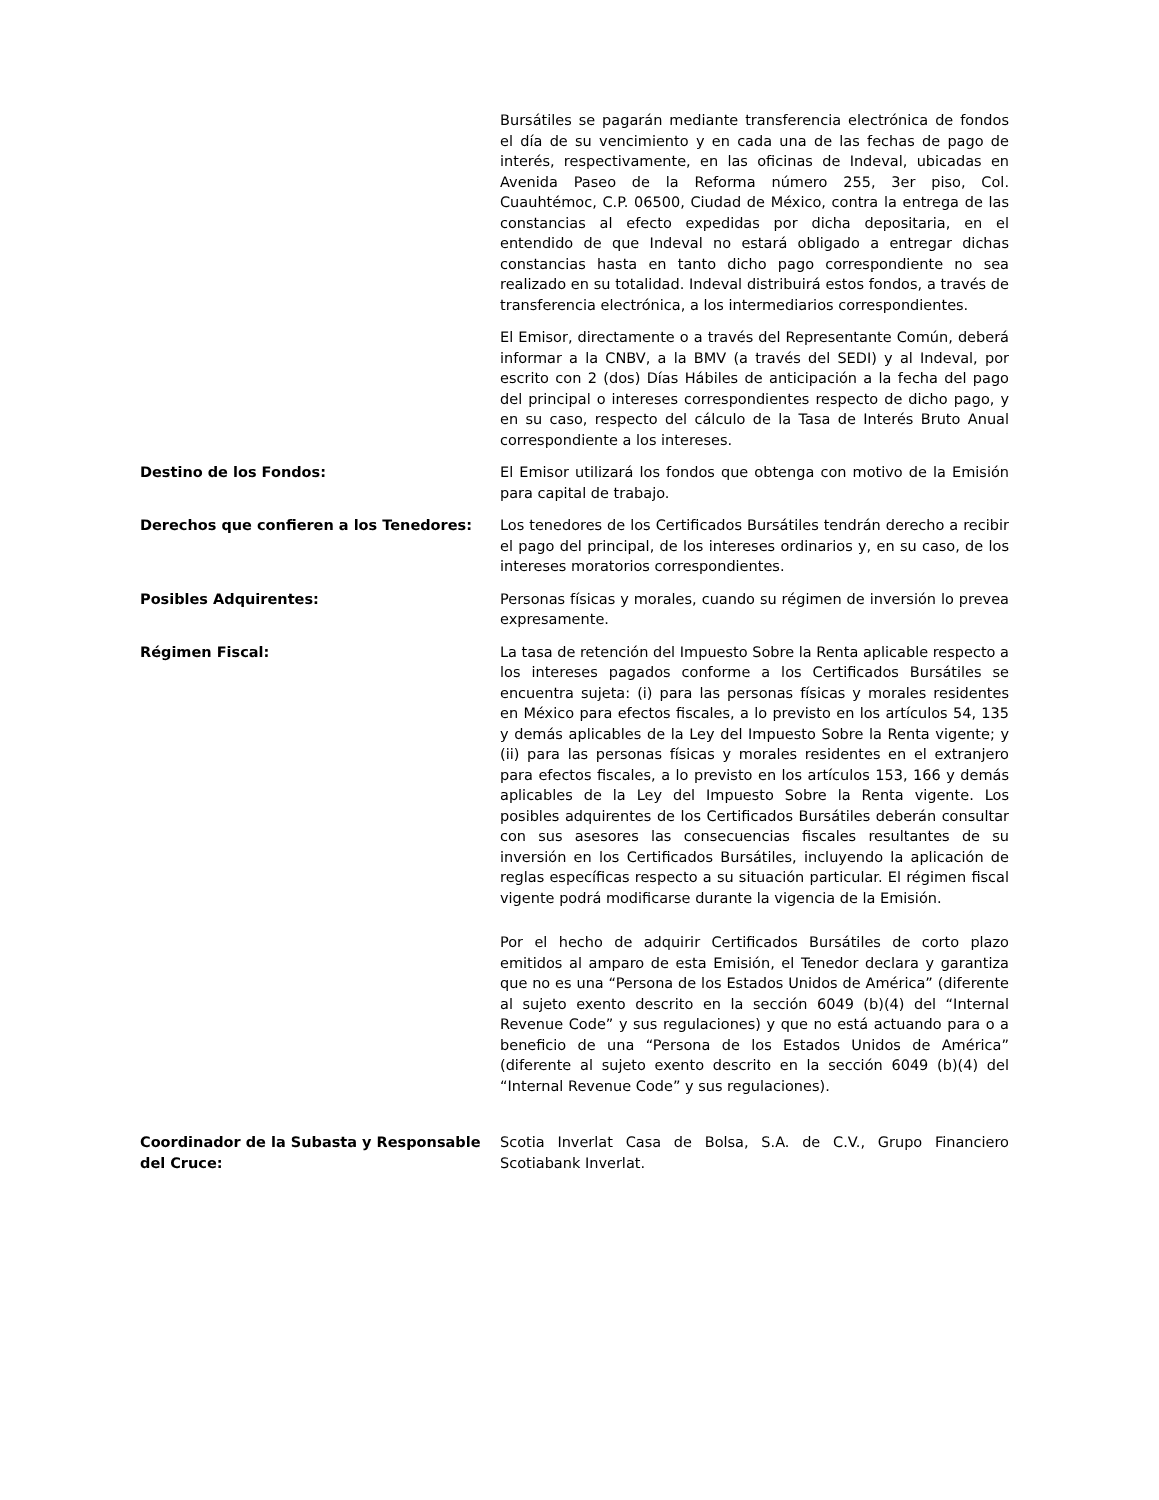Bursátiles se pagarán mediante transferencia electrónica de fondos el día de su vencimiento y en cada una de las fechas de pago de interés, respectivamente, en las oficinas de Indeval, ubicadas en Avenida Paseo de la Reforma número 255, 3er piso, Col. Cuauhtémoc, C.P. 06500, Ciudad de México, contra la entrega de las constancias al efecto expedidas por dicha depositaria, en el entendido de que Indeval no estará obligado a entregar dichas constancias hasta en tanto dicho pago correspondiente no sea realizado en su totalidad. Indeval distribuirá estos fondos, a través de transferencia electrónica, a los intermediarios correspondientes.
El Emisor, directamente o a través del Representante Común, deberá informar a la CNBV, a la BMV (a través del SEDI) y al Indeval, por escrito con 2 (dos) Días Hábiles de anticipación a la fecha del pago del principal o intereses correspondientes respecto de dicho pago, y en su caso, respecto del cálculo de la Tasa de Interés Bruto Anual correspondiente a los intereses.
Destino de los Fondos: El Emisor utilizará los fondos que obtenga con motivo de la Emisión para capital de trabajo.
Derechos que confieren a los Tenedores: Los tenedores de los Certificados Bursátiles tendrán derecho a recibir el pago del principal, de los intereses ordinarios y, en su caso, de los intereses moratorios correspondientes.
Posibles Adquirentes: Personas físicas y morales, cuando su régimen de inversión lo prevea expresamente.
Régimen Fiscal: La tasa de retención del Impuesto Sobre la Renta aplicable respecto a los intereses pagados conforme a los Certificados Bursátiles se encuentra sujeta: (i) para las personas físicas y morales residentes en México para efectos fiscales, a lo previsto en los artículos 54, 135 y demás aplicables de la Ley del Impuesto Sobre la Renta vigente; y (ii) para las personas físicas y morales residentes en el extranjero para efectos fiscales, a lo previsto en los artículos 153, 166 y demás aplicables de la Ley del Impuesto Sobre la Renta vigente. Los posibles adquirentes de los Certificados Bursátiles deberán consultar con sus asesores las consecuencias fiscales resultantes de su inversión en los Certificados Bursátiles, incluyendo la aplicación de reglas específicas respecto a su situación particular. El régimen fiscal vigente podrá modificarse durante la vigencia de la Emisión.
Por el hecho de adquirir Certificados Bursátiles de corto plazo emitidos al amparo de esta Emisión, el Tenedor declara y garantiza que no es una “Persona de los Estados Unidos de América” (diferente al sujeto exento descrito en la sección 6049 (b)(4) del “Internal Revenue Code” y sus regulaciones) y que no está actuando para o a beneficio de una “Persona de los Estados Unidos de América” (diferente al sujeto exento descrito en la sección 6049 (b)(4) del “Internal Revenue Code” y sus regulaciones).
Coordinador de la Subasta y Responsable del Cruce:
Scotia Inverlat Casa de Bolsa, S.A. de C.V., Grupo Financiero Scotiabank Inverlat.